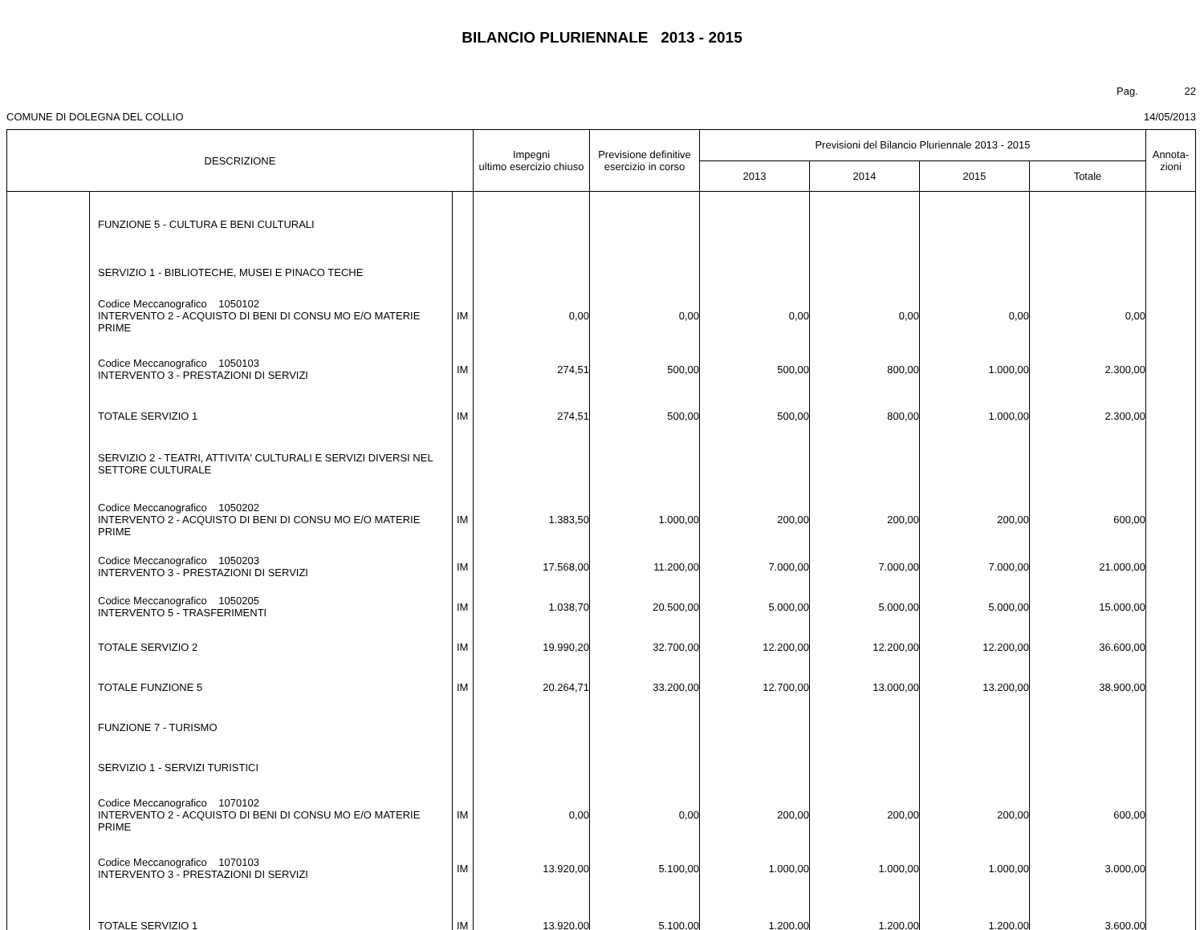BILANCIO PLURIENNALE 2013 - 2015
Pag. 22
COMUNE DI DOLEGNA DEL COLLIO 14/05/2013
| DESCRIZIONE | | | Impegni ultimo esercizio chiuso | Previsione definitive esercizio in corso | Previsioni del Bilancio Pluriennale 2013 - 2015 | | | | Annota- zioni |
| --- | --- | --- | --- | --- | --- | --- | --- | --- | --- |
| | | | | | 2013 | 2014 | 2015 | Totale | |
| | FUNZIONE 5 - CULTURA E BENI CULTURALI | | | | | | | | |
| | SERVIZIO 1 - BIBLIOTECHE, MUSEI E PINACO TECHE | | | | | | | | |
| | Codice Meccanografico 1050102 INTERVENTO 2 - ACQUISTO DI BENI DI CONSU MO E/O MATERIE PRIME | IM | 0,00 | 0,00 | 0,00 | 0,00 | 0,00 | 0,00 | |
| | Codice Meccanografico 1050103 INTERVENTO 3 - PRESTAZIONI DI SERVIZI | IM | 274,51 | 500,00 | 500,00 | 800,00 | 1.000,00 | 2.300,00 | |
| | TOTALE SERVIZIO 1 | IM | 274,51 | 500,00 | 500,00 | 800,00 | 1.000,00 | 2.300,00 | |
| | SERVIZIO 2 - TEATRI, ATTIVITA' CULTURALI E SERVIZI DIVERSI NEL SETTORE CULTURALE | | | | | | | | |
| | Codice Meccanografico 1050202 INTERVENTO 2 - ACQUISTO DI BENI DI CONSU MO E/O MATERIE PRIME | IM | 1.383,50 | 1.000,00 | 200,00 | 200,00 | 200,00 | 600,00 | |
| | Codice Meccanografico 1050203 INTERVENTO 3 - PRESTAZIONI DI SERVIZI | IM | 17.568,00 | 11.200,00 | 7.000,00 | 7.000,00 | 7.000,00 | 21.000,00 | |
| | Codice Meccanografico 1050205 INTERVENTO 5 - TRASFERIMENTI | IM | 1.038,70 | 20.500,00 | 5.000,00 | 5.000,00 | 5.000,00 | 15.000,00 | |
| | TOTALE SERVIZIO 2 | IM | 19.990,20 | 32.700,00 | 12.200,00 | 12.200,00 | 12.200,00 | 36.600,00 | |
| | TOTALE FUNZIONE 5 | IM | 20.264,71 | 33.200,00 | 12.700,00 | 13.000,00 | 13.200,00 | 38.900,00 | |
| | FUNZIONE 7 - TURISMO | | | | | | | | |
| | SERVIZIO 1 - SERVIZI TURISTICI | | | | | | | | |
| | Codice Meccanografico 1070102 INTERVENTO 2 - ACQUISTO DI BENI DI CONSU MO E/O MATERIE PRIME | IM | 0,00 | 0,00 | 200,00 | 200,00 | 200,00 | 600,00 | |
| | Codice Meccanografico 1070103 INTERVENTO 3 - PRESTAZIONI DI SERVIZI | IM | 13.920,00 | 5.100,00 | 1.000,00 | 1.000,00 | 1.000,00 | 3.000,00 | |
| | TOTALE SERVIZIO 1 | IM | 13.920,00 | 5.100,00 | 1.200,00 | 1.200,00 | 1.200,00 | 3.600,00 | |